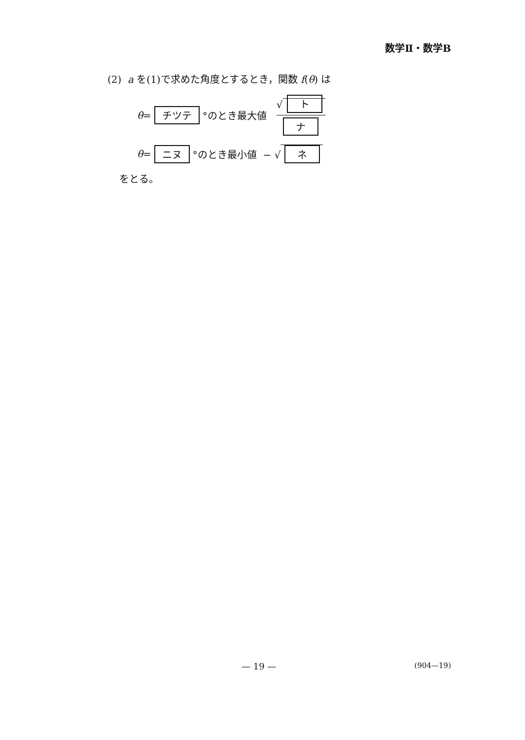数学Ⅱ・数学B
(2) a を(1)で求めた角度とするとき，関数 f(θ) は
θ = チツテ °のとき最大値 √ ト ナ
θ = ニヌ °のとき最小値 − √ ネ
をとる。
— 19 — (904—19)